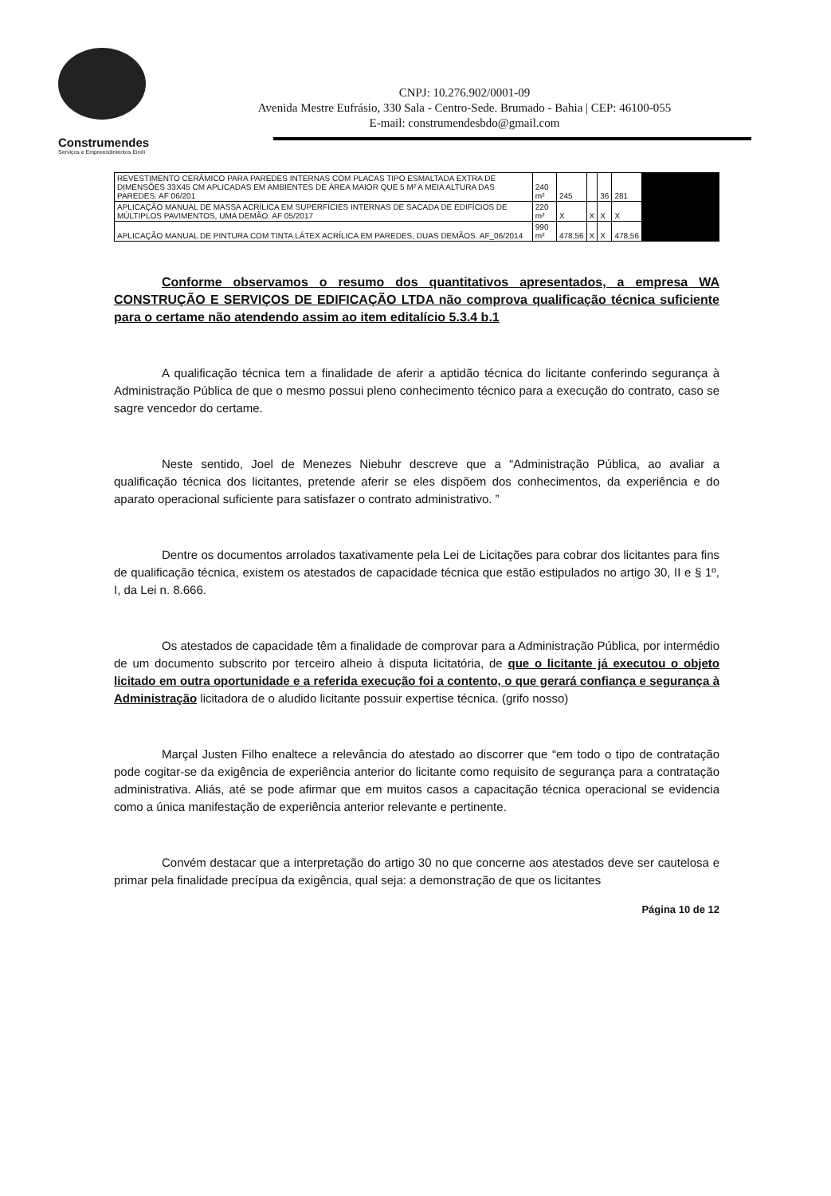Construmendes
Serviços e Empreendimentos Eireli
CNPJ: 10.276.902/0001-09
Avenida Mestre Eufrásio, 330 Sala - Centro-Sede. Brumado - Bahia | CEP: 46100-055
E-mail: construmendesbdo@gmail.com
| REVESTIMENTO CERÂMICO PARA PAREDES INTERNAS COM PLACAS TIPO ESMALTADA EXTRA DE DIMENSÕES 33X45 CM APLICADAS EM AMBIENTES DE ÁREA MAIOR QUE 5 M² A MEIA ALTURA DAS PAREDES. AF 06/201 | 240 m² | 245 | | 36 | 281 | |
| APLICAÇÃO MANUAL DE MASSA ACRÍLICA EM SUPERFÍCIES INTERNAS DE SACADA DE EDIFÍCIOS DE MÚLTIPLOS PAVIMENTOS, UMA DEMÃO. AF 05/2017 | 220 m² | X | X | X | X | |
| APLICAÇÃO MANUAL DE PINTURA COM TINTA LÁTEX ACRÍLICA EM PAREDES, DUAS DEMÃOS. AF_06/2014 | 990 m² | 478,56 | X | X | 478,56 | |
Conforme observamos o resumo dos quantitativos apresentados, a empresa WA CONSTRUÇÃO E SERVIÇOS DE EDIFICAÇÃO LTDA não comprova qualificação técnica suficiente para o certame não atendendo assim ao item editalício 5.3.4 b.1
A qualificação técnica tem a finalidade de aferir a aptidão técnica do licitante conferindo segurança à Administração Pública de que o mesmo possui pleno conhecimento técnico para a execução do contrato, caso se sagre vencedor do certame.
Neste sentido, Joel de Menezes Niebuhr descreve que a “Administração Pública, ao avaliar a qualificação técnica dos licitantes, pretende aferir se eles dispõem dos conhecimentos, da experiência e do aparato operacional suficiente para satisfazer o contrato administrativo. ”
Dentre os documentos arrolados taxativamente pela Lei de Licitações para cobrar dos licitantes para fins de qualificação técnica, existem os atestados de capacidade técnica que estão estipulados no artigo 30, II e § 1º, I, da Lei n. 8.666.
Os atestados de capacidade têm a finalidade de comprovar para a Administração Pública, por intermédio de um documento subscrito por terceiro alheio à disputa licitatória, de que o licitante já executou o objeto licitado em outra oportunidade e a referida execução foi a contento, o que gerará confiança e segurança à Administração licitadora de o aludido licitante possuir expertise técnica. (grifo nosso)
Marçal Justen Filho enaltece a relevância do atestado ao discorrer que “em todo o tipo de contratação pode cogitar-se da exigência de experiência anterior do licitante como requisito de segurança para a contratação administrativa. Aliás, até se pode afirmar que em muitos casos a capacitação técnica operacional se evidencia como a única manifestação de experiência anterior relevante e pertinente.
Convém destacar que a interpretação do artigo 30 no que concerne aos atestados deve ser cautelosa e primar pela finalidade precípua da exigência, qual seja: a demonstração de que os licitantes
Página 10 de 12